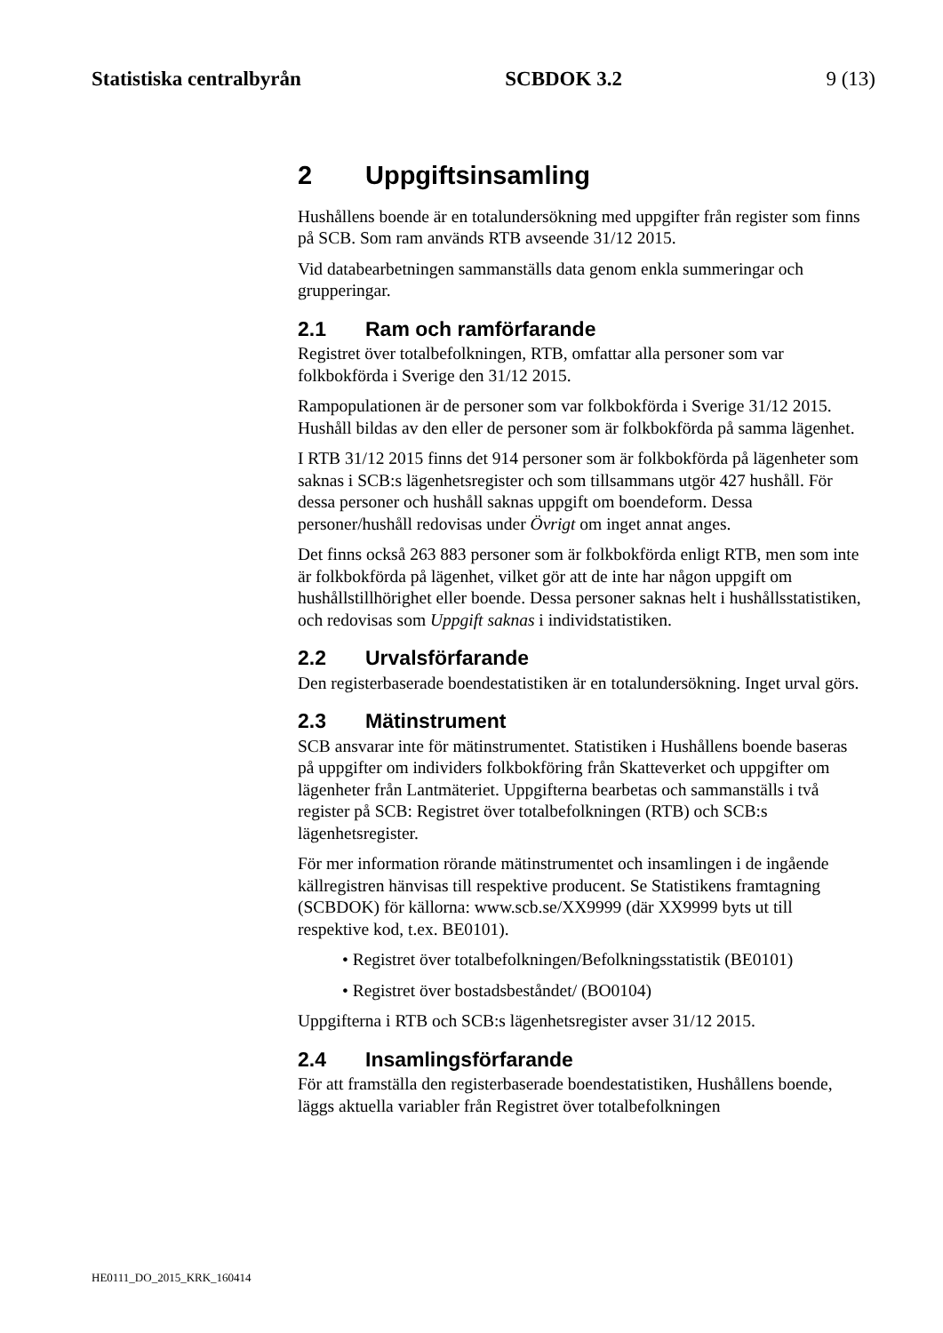Statistiska centralbyrån SCBDOK 3.2 9 (13)
2 Uppgiftsinsamling
Hushållens boende är en totalundersökning med uppgifter från register som finns på SCB. Som ram används RTB avseende 31/12 2015.
Vid databearbetningen sammanställs data genom enkla summeringar och grupperingar.
2.1 Ram och ramförfarande
Registret över totalbefolkningen, RTB, omfattar alla personer som var folkbokförda i Sverige den 31/12 2015.
Rampopulationen är de personer som var folkbokförda i Sverige 31/12 2015. Hushåll bildas av den eller de personer som är folkbokförda på samma lägenhet.
I RTB 31/12 2015 finns det 914 personer som är folkbokförda på lägenheter som saknas i SCB:s lägenhetsregister och som tillsammans utgör 427 hushåll. För dessa personer och hushåll saknas uppgift om boendeform. Dessa personer/hushåll redovisas under Övrigt om inget annat anges.
Det finns också 263 883 personer som är folkbokförda enligt RTB, men som inte är folkbokförda på lägenhet, vilket gör att de inte har någon uppgift om hushållstillhörighet eller boende. Dessa personer saknas helt i hushållsstatistiken, och redovisas som Uppgift saknas i individstatistiken.
2.2 Urvalsförfarande
Den registerbaserade boendestatistiken är en totalundersökning. Inget urval görs.
2.3 Mätinstrument
SCB ansvarar inte för mätinstrumentet. Statistiken i Hushållens boende baseras på uppgifter om individers folkbokföring från Skatteverket och uppgifter om lägenheter från Lantmäteriet. Uppgifterna bearbetas och sammanställs i två register på SCB: Registret över totalbefolkningen (RTB) och SCB:s lägenhetsregister.
För mer information rörande mätinstrumentet och insamlingen i de ingående källregistren hänvisas till respektive producent. Se Statistikens framtagning (SCBDOK) för källorna: www.scb.se/XX9999 (där XX9999 byts ut till respektive kod, t.ex. BE0101).
• Registret över totalbefolkningen/Befolkningsstatistik (BE0101)
• Registret över bostadsbeståndet/ (BO0104)
Uppgifterna i RTB och SCB:s lägenhetsregister avser 31/12 2015.
2.4 Insamlingsförfarande
För att framställa den registerbaserade boendestatistiken, Hushållens boende, läggs aktuella variabler från Registret över totalbefolkningen
HE0111_DO_2015_KRK_160414